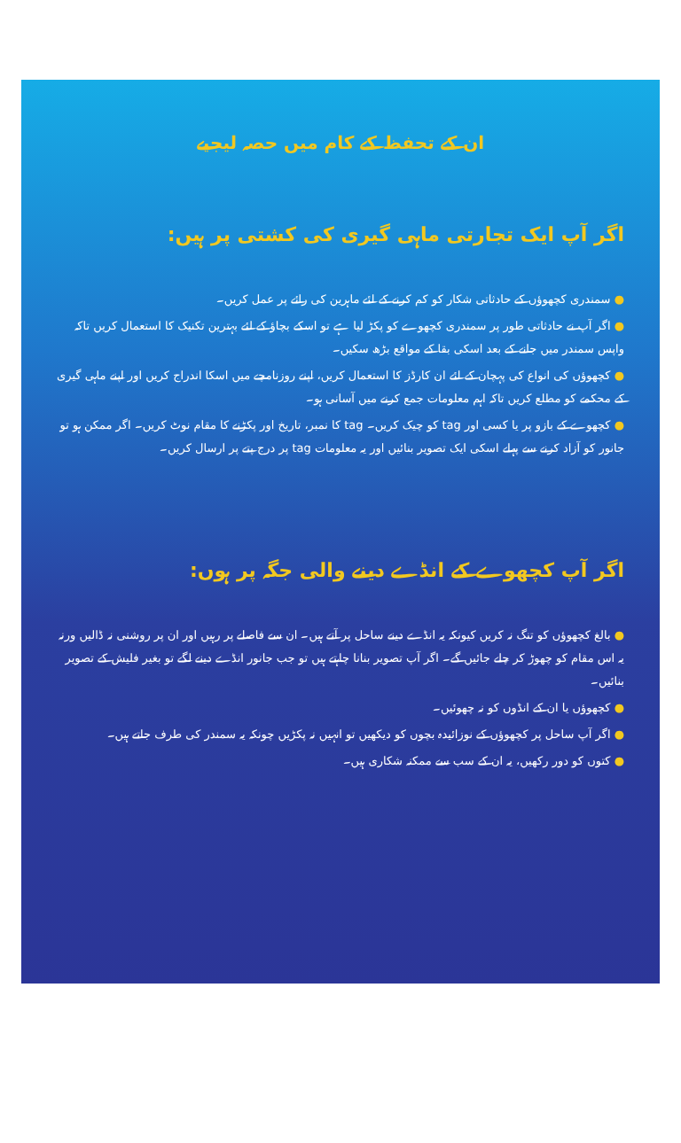ان کے تحفظ کے کام میں حصہ لیجیے
اگر آپ ایک تجارتی ماہی گیری کی کشتی پر ہیں:
● سمندری کچھوؤں کے حادثاتی شکار کو کم کرنے کے لئے ماہرین کی رائے پر عمل کریں۔
● اگر آپ نے حادثاتی طور پر سمندری کچھوے کو پکڑ لیا ہے تو اسکے بچاؤ کے لئے بہترین تکنیک کا استعمال کریں تاکہ واپس سمندر میں جانے کے بعد اسکی بقا کے مواقع بڑھ سکیں۔
● کچھوؤں کی انواع کی پہچان کے لئے ان کارڈز کا استعمال کریں، اپنے روزنامچے میں اسکا اندراج کریں اور اپنے ماہی گیری کے محکمے کو مطلع کریں تاکہ اہم معلومات جمع کرنے میں آسانی ہو۔
● کچھوے کے بازو پر یا کسی اور tag کو چیک کریں۔ tag کا نمبر، تاریخ اور پکڑنے کا مقام نوٹ کریں۔ اگر ممکن ہو تو جانور کو آزاد کرنے سے پہلے اسکی ایک تصویر بنائیں اور یہ معلومات tag پر درج پتے پر ارسال کریں۔
اگر آپ کچھوے کے انڈے دینے والی جگہ پر ہوں:
● بالغ کچھوؤں کو تنگ نہ کریں کیونکہ یہ انڈے دینے ساحل پر آتے ہیں۔ ان سے فاصلے پر رہیں اور ان پر روشنی نہ ڈالیں ورنہ یہ اس مقام کو چھوڑ کر چلے جائیں گے۔ اگر آپ تصویر بنانا چاہتے ہیں تو جب جانور انڈے دینے لگے تو بغیر فلیش کے تصویر بنائیں۔
● کچھوؤں یا ان کے انڈوں کو نہ چھوئیں۔
● اگر آپ ساحل پر کچھوؤں کے نوزائیدہ بچوں کو دیکھیں تو انہیں نہ پکڑیں چونکہ یہ سمندر کی طرف جاتے ہیں۔
● کتوں کو دور رکھیں، یہ ان کے سب سے ممکنہ شکاری ہیں۔